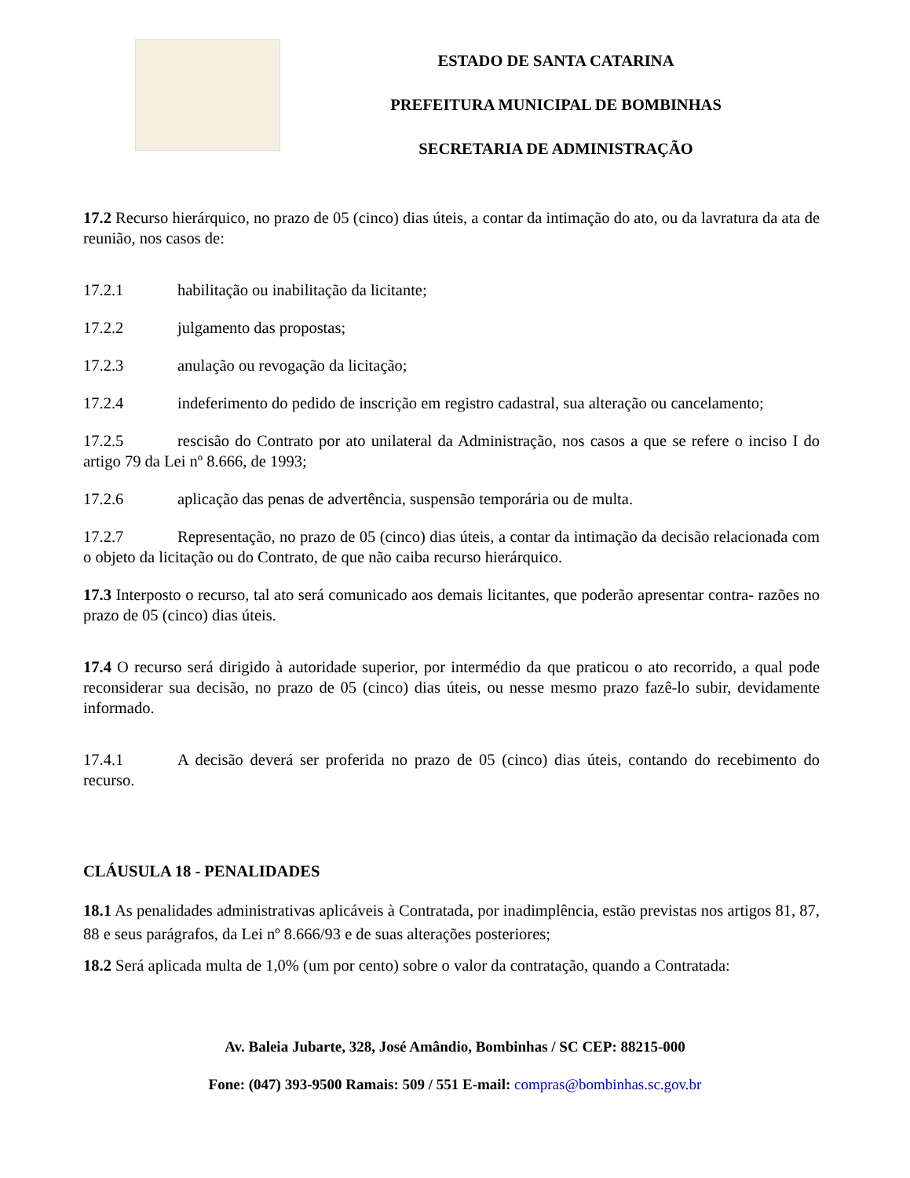ESTADO DE SANTA CATARINA
PREFEITURA MUNICIPAL DE BOMBINHAS
SECRETARIA DE ADMINISTRAÇÃO
17.2 Recurso hierárquico, no prazo de 05 (cinco) dias úteis, a contar da intimação do ato, ou da lavratura da ata de reunião, nos casos de:
17.2.1 habilitação ou inabilitação da licitante;
17.2.2 julgamento das propostas;
17.2.3 anulação ou revogação da licitação;
17.2.4 indeferimento do pedido de inscrição em registro cadastral, sua alteração ou cancelamento;
17.2.5 rescisão do Contrato por ato unilateral da Administração, nos casos a que se refere o inciso I do artigo 79 da Lei nº 8.666, de 1993;
17.2.6 aplicação das penas de advertência, suspensão temporária ou de multa.
17.2.7 Representação, no prazo de 05 (cinco) dias úteis, a contar da intimação da decisão relacionada com o objeto da licitação ou do Contrato, de que não caiba recurso hierárquico.
17.3 Interposto o recurso, tal ato será comunicado aos demais licitantes, que poderão apresentar contra- razões no prazo de 05 (cinco) dias úteis.
17.4 O recurso será dirigido à autoridade superior, por intermédio da que praticou o ato recorrido, a qual pode reconsiderar sua decisão, no prazo de 05 (cinco) dias úteis, ou nesse mesmo prazo fazê-lo subir, devidamente informado.
17.4.1 A decisão deverá ser proferida no prazo de 05 (cinco) dias úteis, contando do recebimento do recurso.
CLÁUSULA 18 - PENALIDADES
18.1 As penalidades administrativas aplicáveis à Contratada, por inadimplência, estão previstas nos artigos 81, 87, 88 e seus parágrafos, da Lei nº 8.666/93 e de suas alterações posteriores;
18.2 Será aplicada multa de 1,0% (um por cento) sobre o valor da contratação, quando a Contratada:
Av. Baleia Jubarte, 328, José Amândio, Bombinhas / SC CEP: 88215-000
Fone: (047) 393-9500 Ramais: 509 / 551 E-mail: compras@bombinhas.sc.gov.br